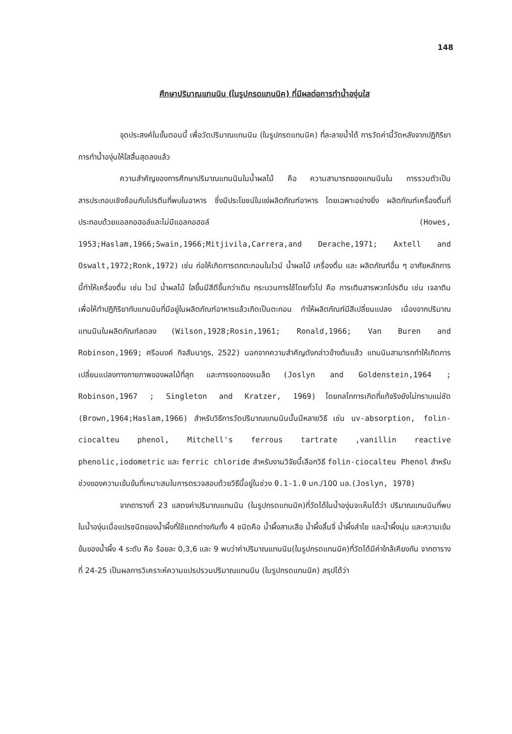148
ศึกษาปริมาณแทนนิน (ในรูปกรดแทนนิค) ที่มีผลต่อการทำน้ำองุ่นใส
จุดประสงค์ในขั้นตอนนี้ เพื่อวัดปริมาณแทนนิน (ในรูปกรดแทนนิค) ที่ละลายน้ำได้ การวัดค่านี้วัดหลังจากปฏิกิริยาการทำน้ำองุ่นให้ใสสิ้นสุดลงแล้ว
ความสำคัญของการศึกษาปริมาณแทนนินในน้ำผลไม้ คือ ความสามารถของแทนนินใน การรวมตัวเป็นสารประกอบเชิงซ้อนกับโปรตีนที่พบในอาหาร ซึ่งมีประโยชน์ในแง่ผลิตภัณฑ์อาหาร โดยเฉพาะอย่างยิ่ง ผลิตภัณฑ์เครื่องดื่มที่ประกอบด้วยแอลกอฮอล์และไม่มีแอลกอฮอล์ (Howes, 1953;Haslam,1966;Swain,1966;Mitjivila,Carrera,and Derache,1971; Axtell and Oswalt,1972;Ronk,1972) เช่น ก่อให้เกิดการตกตะกอนในไวน์ น้ำผลไม้ เครื่องดื่ม และ ผลิตภัณฑ์อื่น ๆ อาศัยหลักการนี้ทำให้เครื่องดื่ม เช่น ไวน์ น้ำผลไม้ ใสขึ้นมีสีดีขึ้นกว่าเดิม กระบวนการใช้โดยทั่วไป คือ การเติมสารพวกโปรตีน เช่น เจลาติน เพื่อให้ทำปฏิกิริยากับแทนนินที่มีอยู่ในผลิตภัณฑ์อาหารแล้วเกิดเป็นตะกอน ทำให้ผลิตภัณฑ์มีสีเปลี่ยนแปลง เนื่องจากปริมาณแทนนินในผลิตภัณฑ์ลดลง (Wilson,1928;Rosin,1961; Ronald,1966; Van Buren and Robinson,1969; ศรีอนงค์ กิจสัมนากูร, 2522) นอกจากความสำคัญดังกล่าวข้างต้นแล้ว แทนนินสามารถทำให้เกิดการเปลี่ยนแปลงทางกายภาพของผลไม้ที่สุก และการงอกของเมล็ด (Joslyn and Goldenstein,1964 ; Robinson,1967 ; Singleton and Kratzer, 1969) โดยกลไกการเกิดที่แท้จริงยังไม่ทราบแน่ชัด (Brown,1964;Haslam,1966) สำหรับวิธีการวัดปริมาณแทนนินนั้นมีหลายวิธี เช่น uv-absorption, folin-ciocalteu phenol, Mitchell's ferrous tartrate ,vanillin reactive phenolic,iodometric และ ferric chloride สำหรับงานวิจัยนี้เลือกวิธี folin-ciocalteu Phenol สำหรับช่วงของความเข้มข้นที่เหมาะสมในการตรวจสอบด้วยวิธีนี้อยู่ในช่วง 0.1-1.0 มก./100 มล.(Joslyn, 1970)
จากตารางที่ 23 แสดงค่าปริมาณแทนนิน (ในรูปกรดแทนนิค)ที่วัดได้ในน้ำองุ่นจะเห็นได้ว่า ปริมาณแทนนินที่พบในน้ำองุ่นเมื่อแปรชนิดของน้ำผึ้งที่ใช้แตกต่างกันทั้ง 4 ชนิดคือ น้ำผึ้งสาบเสือ น้ำผึ้งลิ้นจี่ น้ำผึ้งลำไย และน้ำผึ้งนุ่น และความเข้มข้นของน้ำผึ้ง 4 ระดับ คือ ร้อยละ 0,3,6 และ 9 พบว่าค่าปริมาณแทนนิน(ในรูปกรดแทนนิค)ที่วัดได้มีค่าใกล้เคียงกัน จากตารางที่ 24-25 เป็นผลการวิเคราะห์ความแปรปรวนปริมาณแทนนิน (ในรูปกรดแทนนิค) สรุปได้ว่า